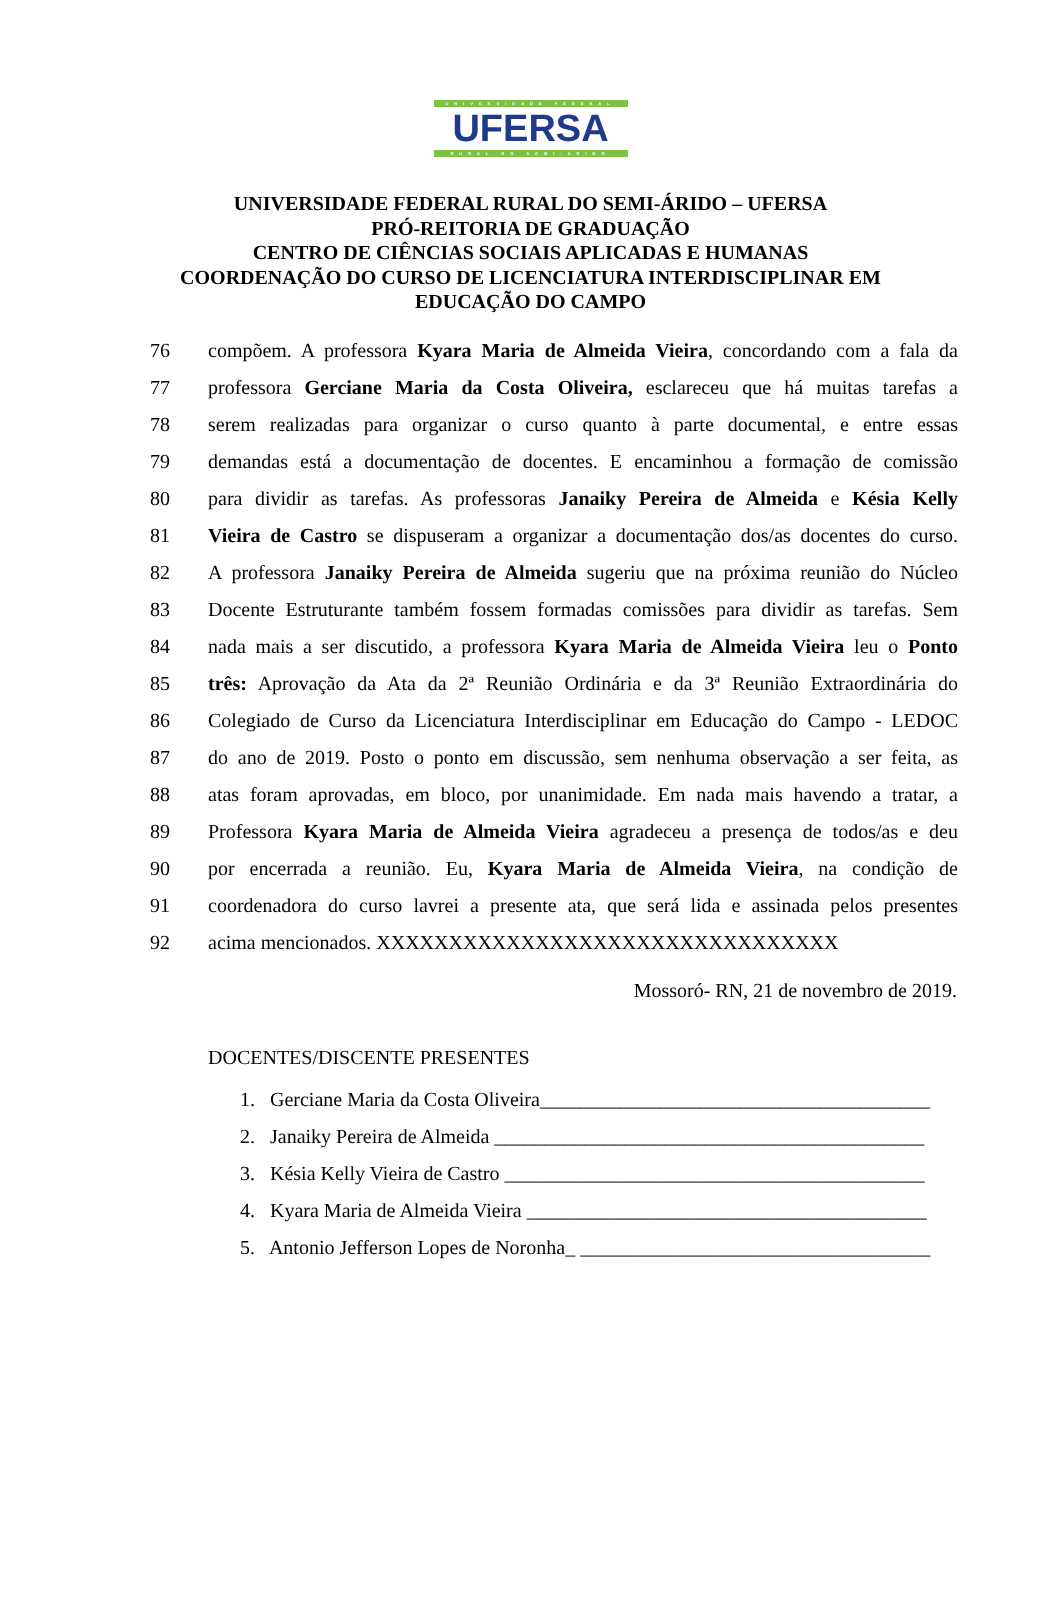UNIVERSIDADE FEDERAL
UFERSA
RURAL DO SEMI-ÁRIDO
UNIVERSIDADE FEDERAL RURAL DO SEMI-ÁRIDO – UFERSA
PRÓ-REITORIA DE GRADUAÇÃO
CENTRO DE CIÊNCIAS SOCIAIS APLICADAS E HUMANAS
COORDENAÇÃO DO CURSO DE LICENCIATURA INTERDISCIPLINAR EM
EDUCAÇÃO DO CAMPO
76 compõem. A professora Kyara Maria de Almeida Vieira, concordando com a fala da
77 professora Gerciane Maria da Costa Oliveira, esclareceu que há muitas tarefas a
78 serem realizadas para organizar o curso quanto à parte documental, e entre essas
79 demandas está a documentação de docentes. E encaminhou a formação de comissão
80 para dividir as tarefas. As professoras Janaiky Pereira de Almeida e Késia Kelly
81 Vieira de Castro se dispuseram a organizar a documentação dos/as docentes do curso.
82 A professora Janaiky Pereira de Almeida sugeriu que na próxima reunião do Núcleo
83 Docente Estruturante também fossem formadas comissões para dividir as tarefas. Sem
84 nada mais a ser discutido, a professora Kyara Maria de Almeida Vieira leu o Ponto
85 três: Aprovação da Ata da 2ª Reunião Ordinária e da 3ª Reunião Extraordinária do
86 Colegiado de Curso da Licenciatura Interdisciplinar em Educação do Campo - LEDOC
87 do ano de 2019. Posto o ponto em discussão, sem nenhuma observação a ser feita, as
88 atas foram aprovadas, em bloco, por unanimidade. Em nada mais havendo a tratar, a
89 Professora Kyara Maria de Almeida Vieira agradeceu a presença de todos/as e deu
90 por encerrada a reunião. Eu, Kyara Maria de Almeida Vieira, na condição de
91 coordenadora do curso lavrei a presente ata, que será lida e assinada pelos presentes
92 acima mencionados. XXXXXXXXXXXXXXXXXXXXXXXXXXXXXXXX
Mossoró- RN, 21 de novembro de 2019.
DOCENTES/DISCENTE PRESENTES
1. Gerciane Maria da Costa Oliveira_______________________________________
2. Janaiky Pereira de Almeida ___________________________________________
3. Késia Kelly Vieira de Castro __________________________________________
4. Kyara Maria de Almeida Vieira ________________________________________
5. Antonio Jefferson Lopes de Noronha_ ___________________________________